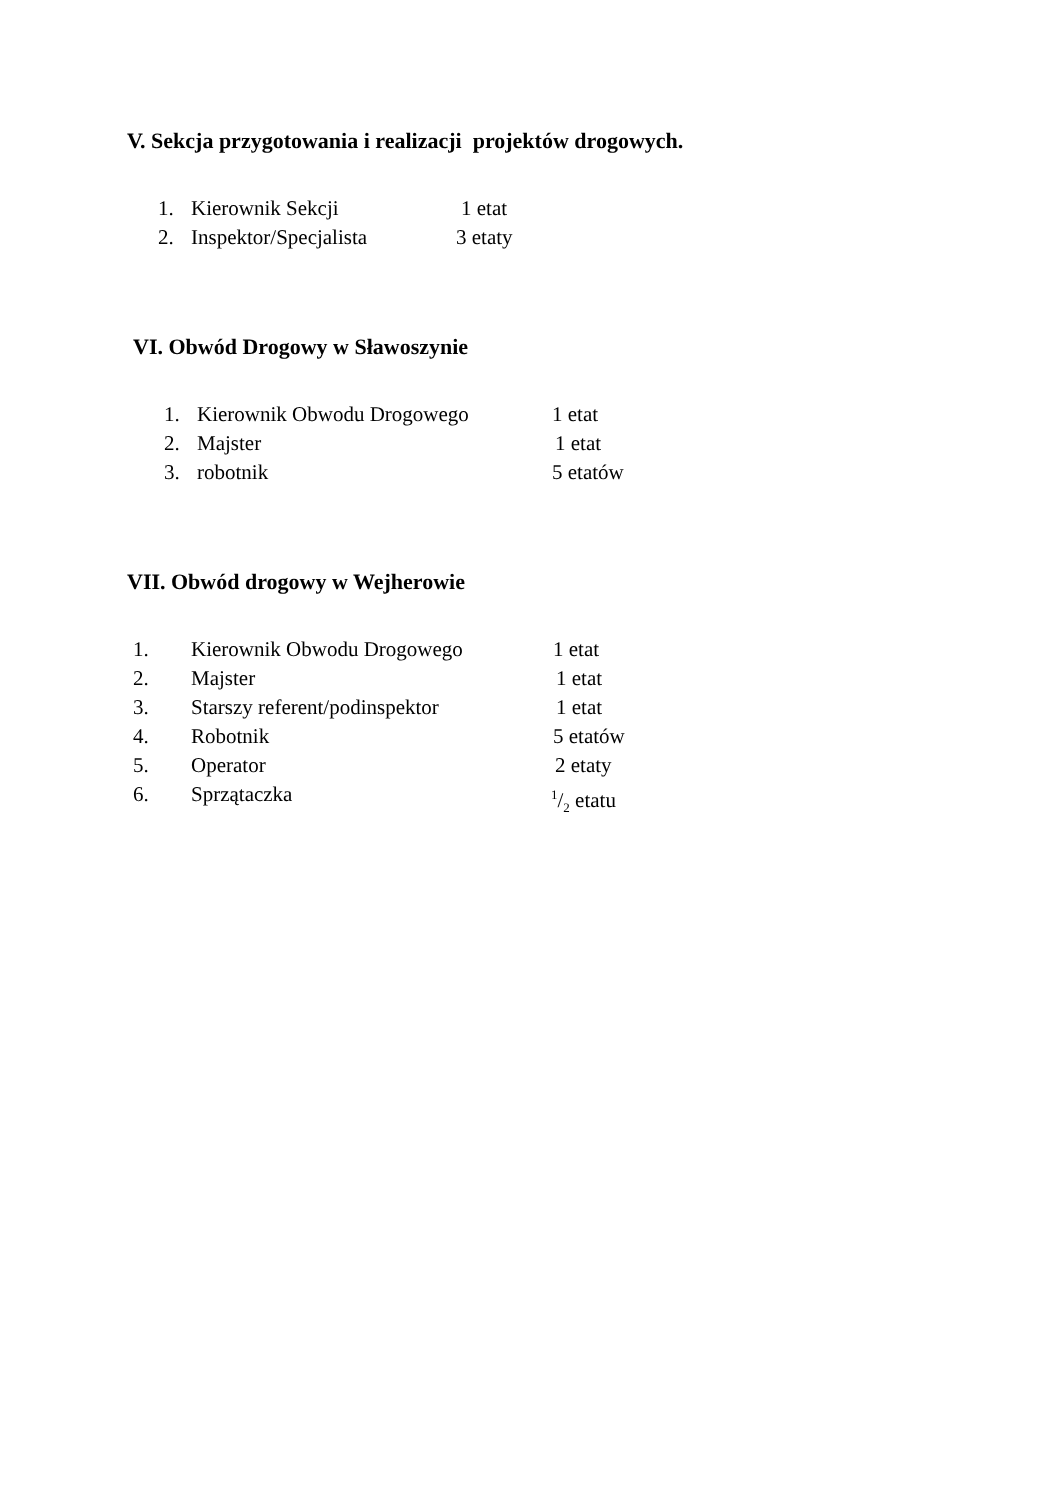V. Sekcja przygotowania i realizacji projektów drogowych.
1. Kierownik Sekcji 1 etat
2. Inspektor/Specjalista 3 etaty
VI. Obwód Drogowy w Sławoszynie
1. Kierownik Obwodu Drogowego 1 etat
2. Majster 1 etat
3. robotnik 5 etatów
VII. Obwód drogowy w Wejherowie
1. Kierownik Obwodu Drogowego 1 etat
2. Majster 1 etat
3. Starszy referent/podinspektor 1 etat
4. Robotnik 5 etatów
5. Operator 2 etaty
6. Sprzątaczka 1/2 etatu